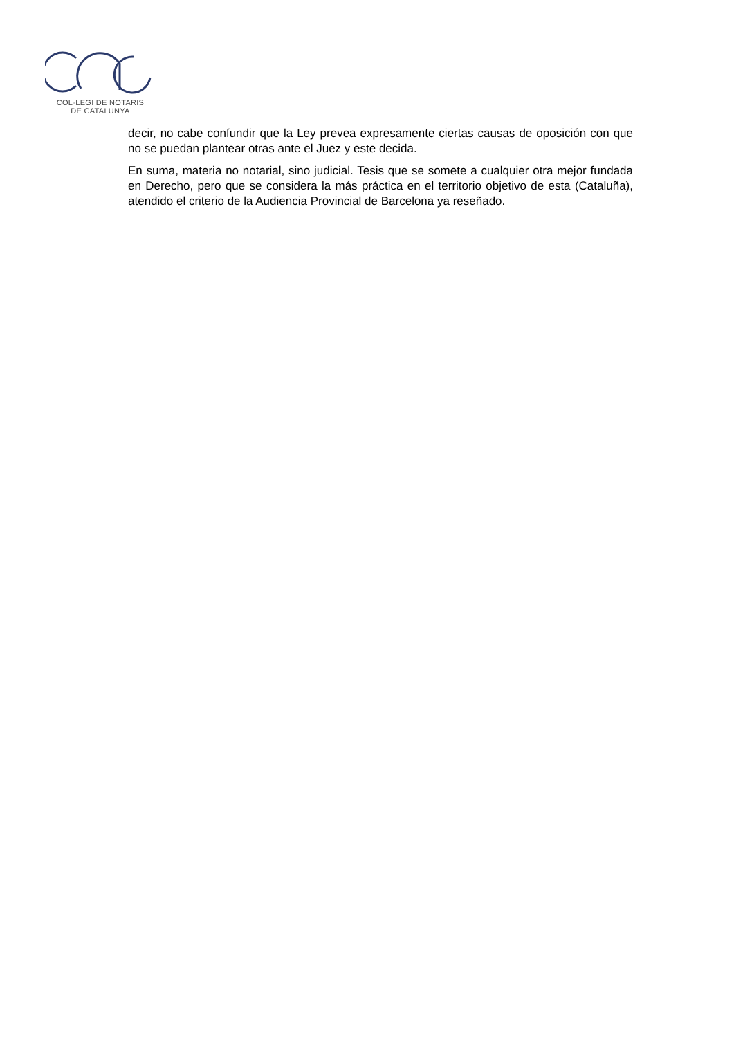COL·LEGI DE NOTARIS
DE CATALUNYA
decir, no cabe confundir que la Ley prevea expresamente ciertas causas de oposición con que no se puedan plantear otras ante el Juez y este decida.
En suma, materia no notarial, sino judicial. Tesis que se somete a cualquier otra mejor fundada en Derecho, pero que se considera la más práctica en el territorio objetivo de esta (Cataluña), atendido el criterio de la Audiencia Provincial de Barcelona ya reseñado.